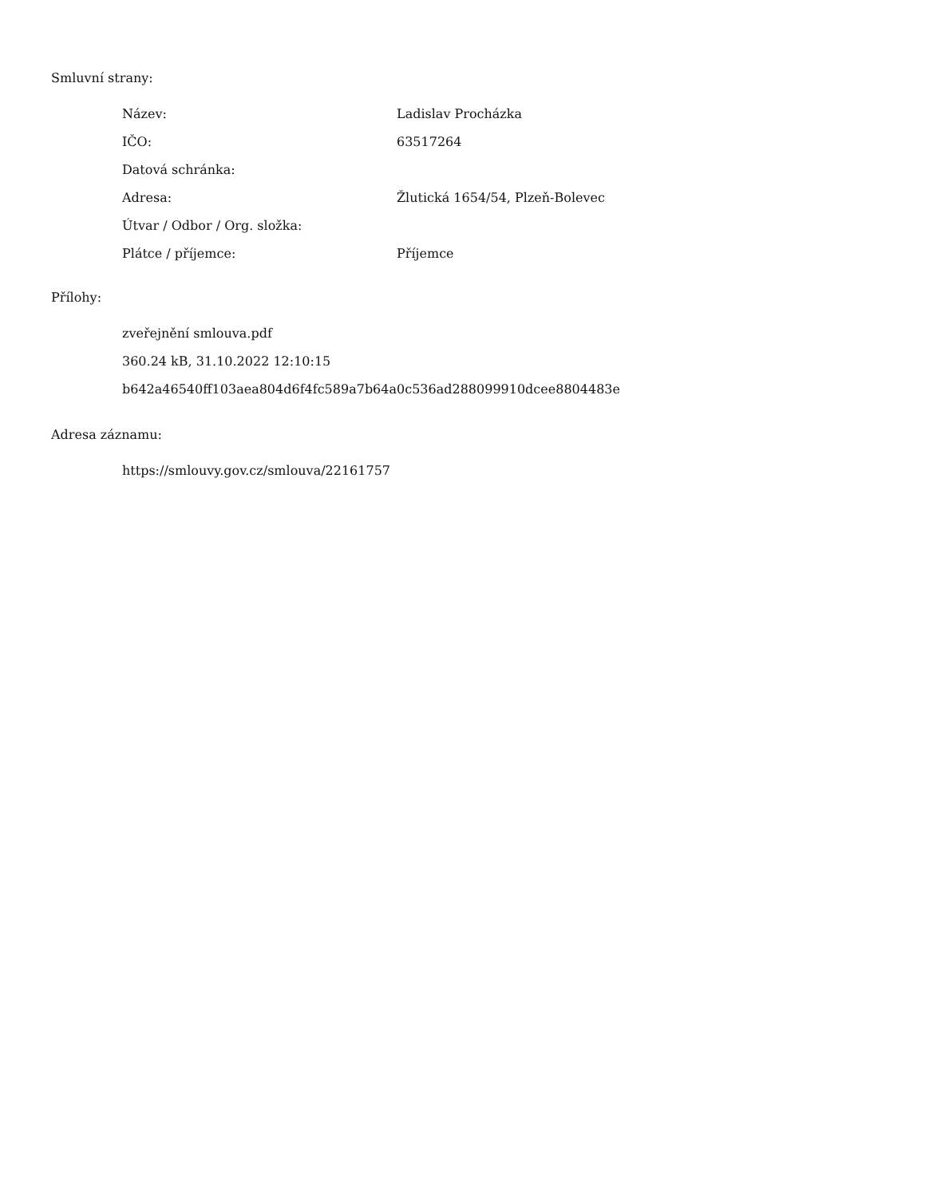Smluvní strany:
| Název: | Ladislav Procházka |
| IČO: | 63517264 |
| Datová schránka: | |
| Adresa: | Žlutická 1654/54, Plzeň-Bolevec |
| Útvar / Odbor / Org. složka: | |
| Plátce / příjemce: | Příjemce |
Přílohy:
zveřejnění smlouva.pdf
360.24 kB, 31.10.2022 12:10:15
b642a46540ff103aea804d6f4fc589a7b64a0c536ad288099910dcee8804483e
Adresa záznamu:
https://smlouvy.gov.cz/smlouva/22161757